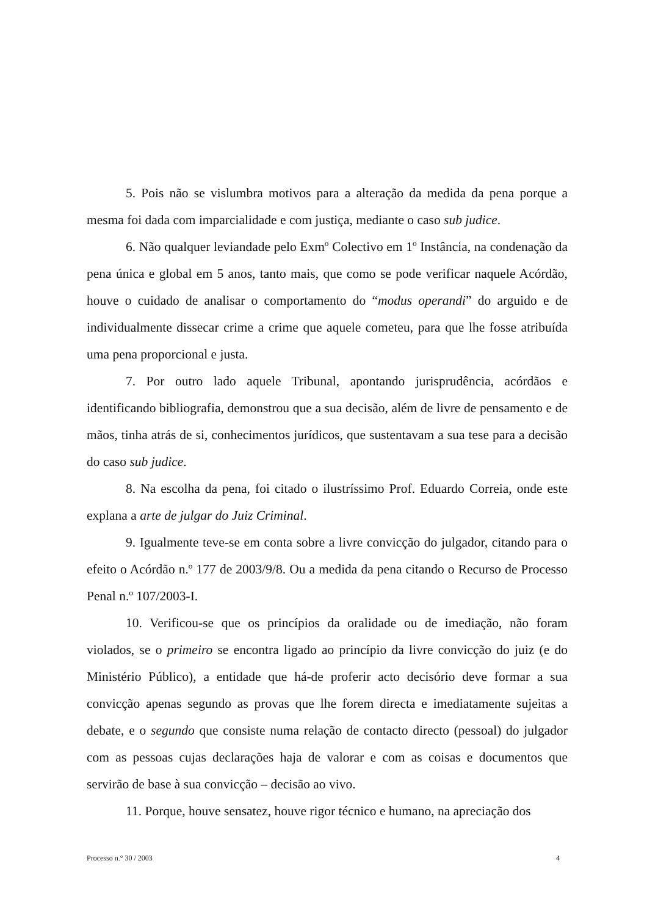5. Pois não se vislumbra motivos para a alteração da medida da pena porque a mesma foi dada com imparcialidade e com justiça, mediante o caso sub judice.
6. Não qualquer leviandade pelo Exmº Colectivo em 1º Instância, na condenação da pena única e global em 5 anos, tanto mais, que como se pode verificar naquele Acórdão, houve o cuidado de analisar o comportamento do “modus operandi” do arguido e de individualmente dissecar crime a crime que aquele cometeu, para que lhe fosse atribuída uma pena proporcional e justa.
7. Por outro lado aquele Tribunal, apontando jurisprudência, acórdãos e identificando bibliografia, demonstrou que a sua decisão, além de livre de pensamento e de mãos, tinha atrás de si, conhecimentos jurídicos, que sustentavam a sua tese para a decisão do caso sub judice.
8. Na escolha da pena, foi citado o ilustríssimo Prof. Eduardo Correia, onde este explana a arte de julgar do Juiz Criminal.
9. Igualmente teve-se em conta sobre a livre convicção do julgador, citando para o efeito o Acórdão n.º 177 de 2003/9/8. Ou a medida da pena citando o Recurso de Processo Penal n.º 107/2003-I.
10. Verificou-se que os princípios da oralidade ou de imediação, não foram violados, se o primeiro se encontra ligado ao princípio da livre convicção do juiz (e do Ministério Público), a entidade que há-de proferir acto decisório deve formar a sua convicção apenas segundo as provas que lhe forem directa e imediatamente sujeitas a debate, e o segundo que consiste numa relação de contacto directo (pessoal) do julgador com as pessoas cujas declarações haja de valorar e com as coisas e documentos que servirão de base à sua convicção – decisão ao vivo.
11. Porque, houve sensatez, houve rigor técnico e humano, na apreciação dos
Processo n.° 30 / 2003 4